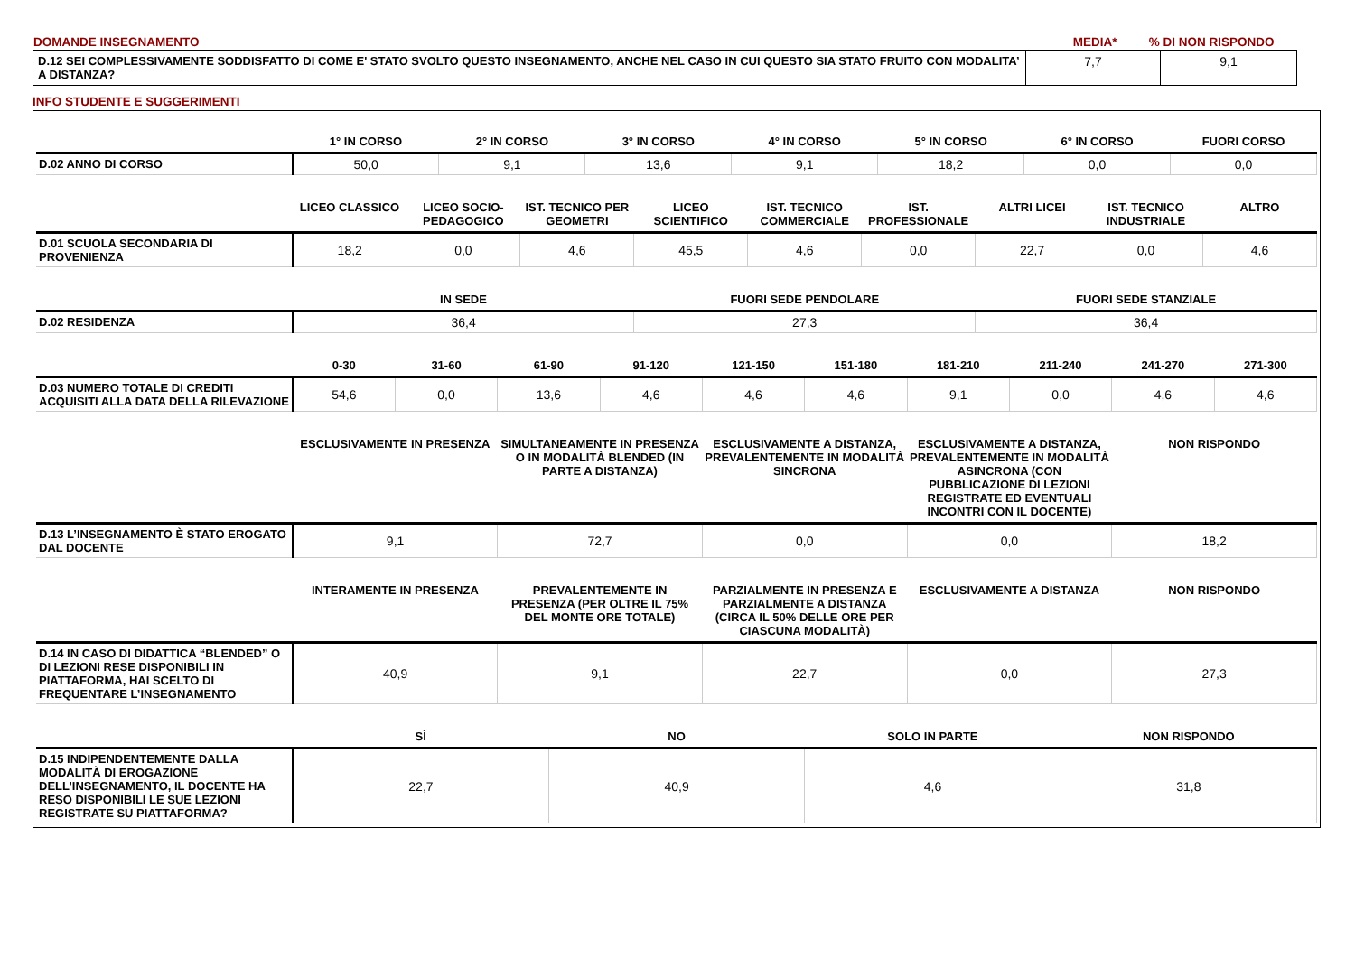| DOMANDE INSEGNAMENTO | MEDIA* | % DI NON RISPONDO |
| D.12 SEI COMPLESSIVAMENTE SODDISFATTO DI COME E' STATO SVOLTO QUESTO INSEGNAMENTO, ANCHE NEL CASO IN CUI QUESTO SIA STATO FRUITO CON MODALITA’ A DISTANZA? | 7,7 | 9,1 |
INFO STUDENTE E SUGGERIMENTI
| | 1° IN CORSO | 2° IN CORSO | 3° IN CORSO | 4° IN CORSO | 5° IN CORSO | 6° IN CORSO | FUORI CORSO |
| --- | --- | --- | --- | --- | --- | --- | --- |
| D.02 ANNO DI CORSO | 50,0 | 9,1 | 13,6 | 9,1 | 18,2 | 0,0 | 0,0 |
| | LICEO CLASSICO | LICEO SOCIO-PEDAGOGICO | IST. TECNICO PER GEOMETRI | LICEO SCIENTIFICO | IST. TECNICO COMMERCIALE | IST. PROFESSIONALE | ALTRI LICEI | IST. TECNICO INDUSTRIALE | ALTRO |
| --- | --- | --- | --- | --- | --- | --- | --- | --- | --- |
| D.01 SCUOLA SECONDARIA DI PROVENIENZA | 18,2 | 0,0 | 4,6 | 45,5 | 4,6 | 0,0 | 22,7 | 0,0 | 4,6 |
| | IN SEDE | FUORI SEDE PENDOLARE | FUORI SEDE STANZIALE |
| --- | --- | --- | --- |
| D.02 RESIDENZA | 36,4 | 27,3 | 36,4 |
| | 0-30 | 31-60 | 61-90 | 91-120 | 121-150 | 151-180 | 181-210 | 211-240 | 241-270 | 271-300 |
| --- | --- | --- | --- | --- | --- | --- | --- | --- | --- | --- |
| D.03 NUMERO TOTALE DI CREDITI ACQUISITI ALLA DATA DELLA RILEVAZIONE | 54,6 | 0,0 | 13,6 | 4,6 | 4,6 | 4,6 | 9,1 | 0,0 | 4,6 | 4,6 |
| | ESCLUSIVAMENTE IN PRESENZA | SIMULTANEAMENTE IN PRESENZA O IN MODALITÀ BLENDED (IN PARTE A DISTANZA) | ESCLUSIVAMENTE A DISTANZA, PREVALENTEMENTE IN MODALITÀ SINCRONA | ESCLUSIVAMENTE A DISTANZA, PREVALENTEMENTE IN MODALITÀ ASINCRONA (CON PUBBLICAZIONE DI LEZIONI REGISTRATE ED EVENTUALI INCONTRI CON IL DOCENTE) | NON RISPONDO |
| --- | --- | --- | --- | --- | --- |
| D.13 L’INSEGNAMENTO È STATO EROGATO DAL DOCENTE | 9,1 | 72,7 | 0,0 | 0,0 | 18,2 |
| | INTERAMENTE IN PRESENZA | PREVALENTEMENTE IN PRESENZA (PER OLTRE IL 75% DEL MONTE ORE TOTALE) | PARZIALMENTE IN PRESENZA E PARZIALMENTE A DISTANZA (CIRCA IL 50% DELLE ORE PER CIASCUNA MODALITÀ) | ESCLUSIVAMENTE A DISTANZA | NON RISPONDO |
| --- | --- | --- | --- | --- | --- |
| D.14 IN CASO DI DIDATTICA “BLENDED” O DI LEZIONI RESE DISPONIBILI IN PIATTAFORMA, HAI SCELTO DI FREQUENTARE L’INSEGNAMENTO | 40,9 | 9,1 | 22,7 | 0,0 | 27,3 |
| | SÌ | NO | SOLO IN PARTE | NON RISPONDO |
| --- | --- | --- | --- | --- |
| D.15 INDIPENDENTEMENTE DALLA MODALITÀ DI EROGAZIONE DELL’INSEGNAMENTO, IL DOCENTE HA RESO DISPONIBILI LE SUE LEZIONI REGISTRATE SU PIATTAFORMA? | 22,7 | 40,9 | 4,6 | 31,8 |